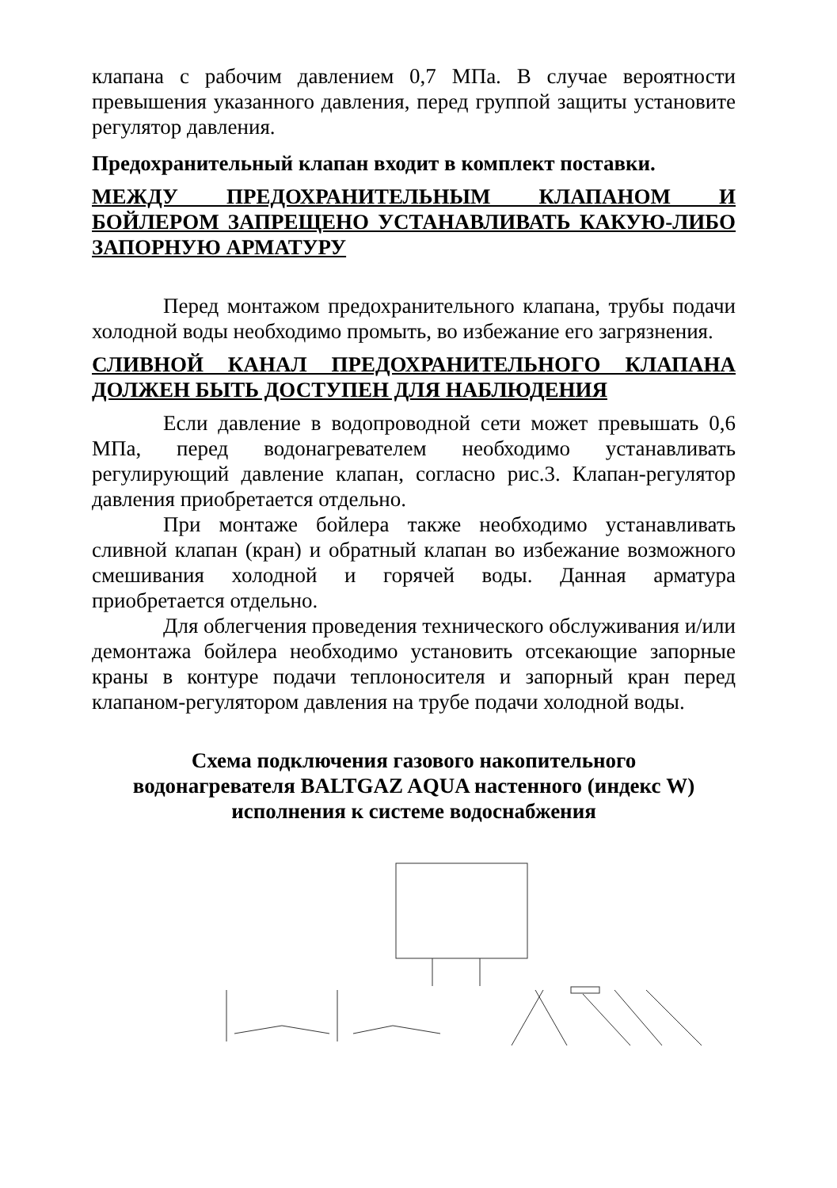клапана с рабочим давлением 0,7 МПа. В случае вероятности превышения указанного давления, перед группой защиты установите регулятор давления.
Предохранительный клапан входит в комплект поставки.
МЕЖДУ ПРЕДОХРАНИТЕЛЬНЫМ КЛАПАНОМ И БОЙЛЕРОМ ЗАПРЕЩЕНО УСТАНАВЛИВАТЬ КАКУЮ-ЛИБО ЗАПОРНУЮ АРМАТУРУ
Перед монтажом предохранительного клапана, трубы подачи холодной воды необходимо промыть, во избежание его загрязнения.
СЛИВНОЙ КАНАЛ ПРЕДОХРАНИТЕЛЬНОГО КЛАПАНА ДОЛЖЕН БЫТЬ ДОСТУПЕН ДЛЯ НАБЛЮДЕНИЯ
Если давление в водопроводной сети может превышать 0,6 МПа, перед водонагревателем необходимо устанавливать регулирующий давление клапан, согласно рис.3. Клапан-регулятор давления приобретается отдельно.
При монтаже бойлера также необходимо устанавливать сливной клапан (кран) и обратный клапан во избежание возможного смешивания холодной и горячей воды. Данная арматура приобретается отдельно.
Для облегчения проведения технического обслуживания и/или демонтажа бойлера необходимо установить отсекающие запорные краны в контуре подачи теплоносителя и запорный кран перед клапаном-регулятором давления на трубе подачи холодной воды.
Схема подключения газового накопительного
водонагревателя BALTGAZ AQUA настенного (индекс W)
исполнения к системе водоснабжения